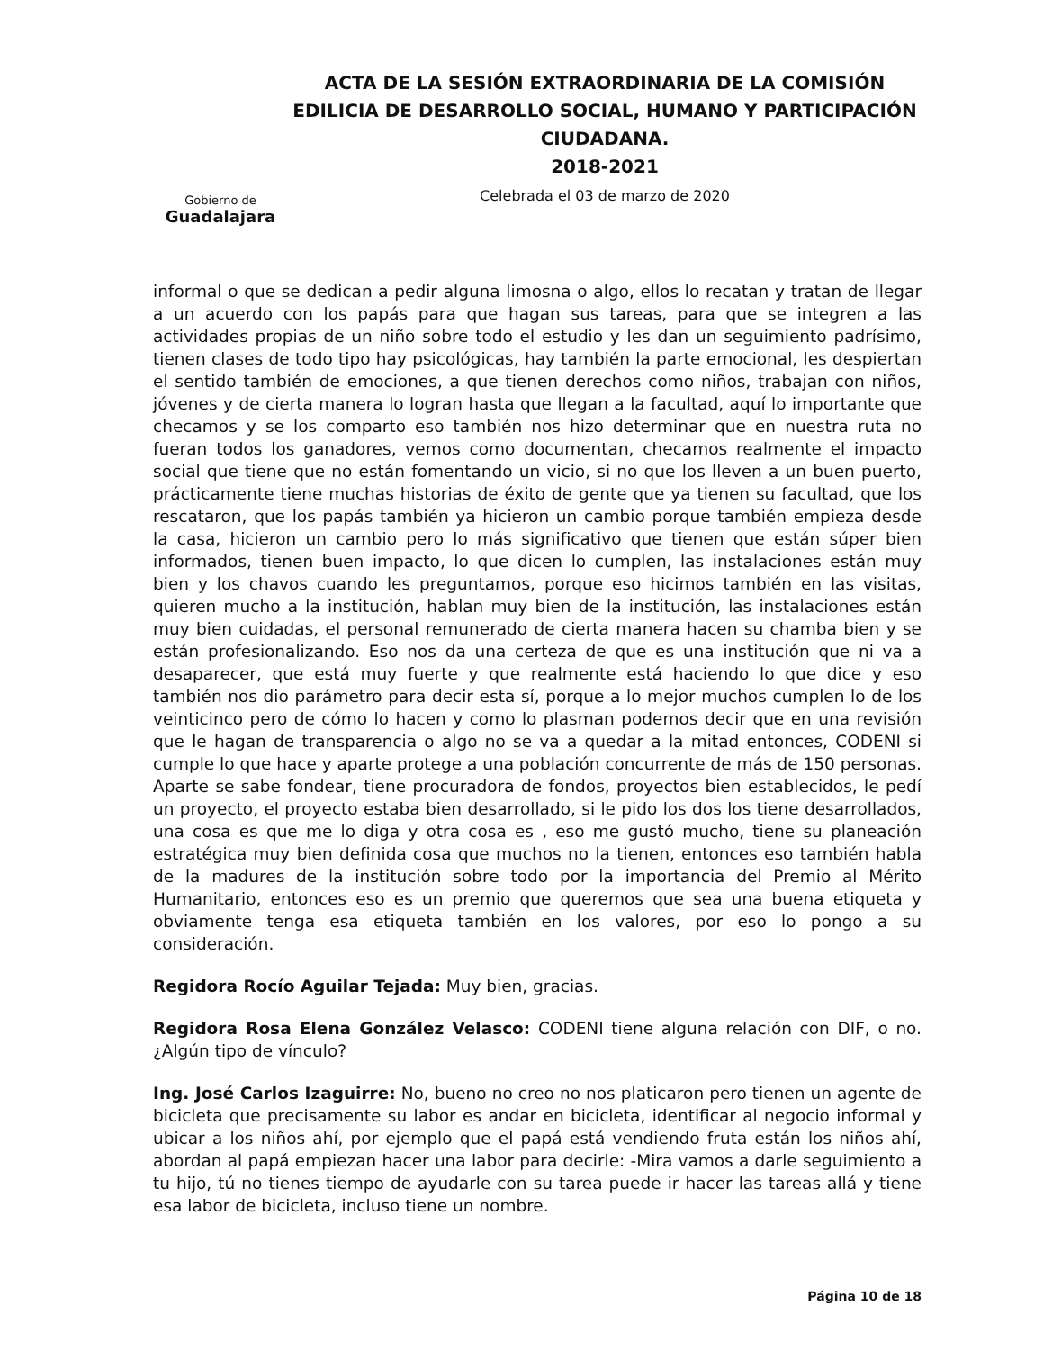Gobierno de
Guadalajara
ACTA DE LA SESIÓN EXTRAORDINARIA DE LA COMISIÓN EDILICIA DE DESARROLLO SOCIAL, HUMANO Y PARTICIPACIÓN CIUDADANA.
2018-2021
Celebrada el 03 de marzo de 2020
informal o que se dedican a pedir alguna limosna o algo, ellos lo recatan y tratan de llegar a un acuerdo con los papás para que hagan sus tareas, para que se integren a las actividades propias de un niño sobre todo el estudio y les dan un seguimiento padrísimo, tienen clases de todo tipo hay psicológicas, hay también la parte emocional, les despiertan el sentido también de emociones, a que tienen derechos como niños, trabajan con niños, jóvenes y de cierta manera lo logran hasta que llegan a la facultad, aquí lo importante que checamos y se los comparto eso también nos hizo determinar que en nuestra ruta no fueran todos los ganadores, vemos como documentan, checamos realmente el impacto social que tiene que no están fomentando un vicio, si no que los lleven a un buen puerto, prácticamente tiene muchas historias de éxito de gente que ya tienen su facultad, que los rescataron, que los papás también ya hicieron un cambio porque también empieza desde la casa, hicieron un cambio pero lo más significativo que tienen que están súper bien informados, tienen buen impacto, lo que dicen lo cumplen, las instalaciones están muy bien y los chavos cuando les preguntamos, porque eso hicimos también en las visitas, quieren mucho a la institución, hablan muy bien de la institución, las instalaciones están muy bien cuidadas, el personal remunerado de cierta manera hacen su chamba bien y se están profesionalizando. Eso nos da una certeza de que es una institución que ni va a desaparecer, que está muy fuerte y que realmente está haciendo lo que dice y eso también nos dio parámetro para decir esta sí, porque a lo mejor muchos cumplen lo de los veinticinco pero de cómo lo hacen y como lo plasman podemos decir que en una revisión que le hagan de transparencia o algo no se va a quedar a la mitad entonces, CODENI si cumple lo que hace y aparte protege a una población concurrente de más de 150 personas. Aparte se sabe fondear, tiene procuradora de fondos, proyectos bien establecidos, le pedí un proyecto, el proyecto estaba bien desarrollado, si le pido los dos los tiene desarrollados, una cosa es que me lo diga y otra cosa es , eso me gustó mucho, tiene su planeación estratégica muy bien definida cosa que muchos no la tienen, entonces eso también habla de la madures de la institución sobre todo por la importancia del Premio al Mérito Humanitario, entonces eso es un premio que queremos que sea una buena etiqueta y obviamente tenga esa etiqueta también en los valores, por eso lo pongo a su consideración.
Regidora Rocío Aguilar Tejada: Muy bien, gracias.
Regidora Rosa Elena González Velasco: CODENI tiene alguna relación con DIF, o no. ¿Algún tipo de vínculo?
Ing. José Carlos Izaguirre: No, bueno no creo no nos platicaron pero tienen un agente de bicicleta que precisamente su labor es andar en bicicleta, identificar al negocio informal y ubicar a los niños ahí, por ejemplo que el papá está vendiendo fruta están los niños ahí, abordan al papá empiezan hacer una labor para decirle: -Mira vamos a darle seguimiento a tu hijo, tú no tienes tiempo de ayudarle con su tarea puede ir hacer las tareas allá y tiene esa labor de bicicleta, incluso tiene un nombre.
Página 10 de 18